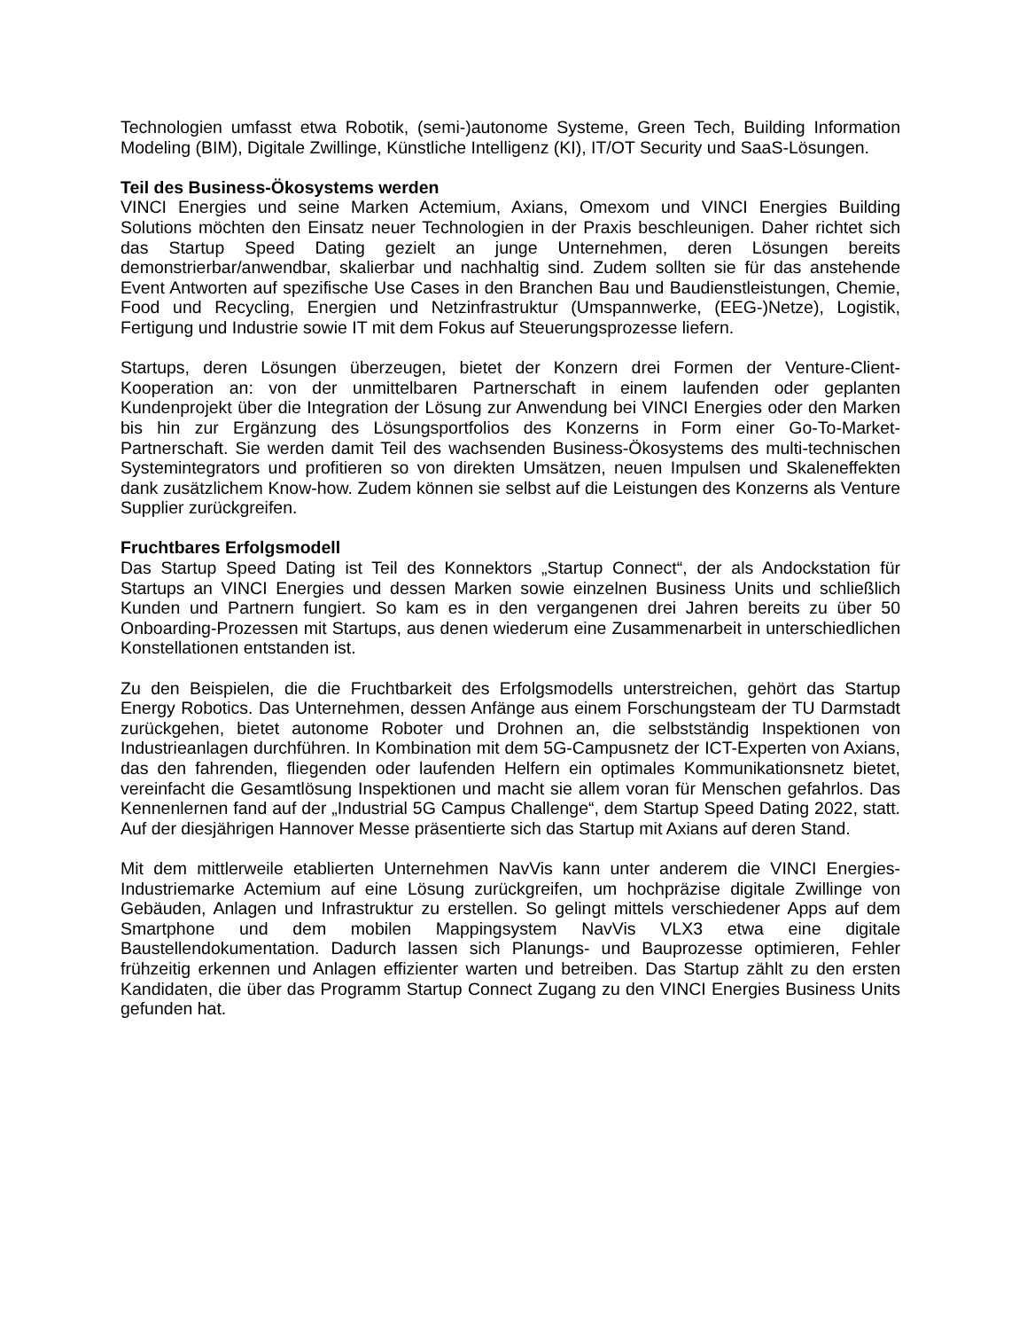Technologien umfasst etwa Robotik, (semi-)autonome Systeme, Green Tech, Building Information Modeling (BIM), Digitale Zwillinge, Künstliche Intelligenz (KI), IT/OT Security und SaaS-Lösungen.
Teil des Business-Ökosystems werden
VINCI Energies und seine Marken Actemium, Axians, Omexom und VINCI Energies Building Solutions möchten den Einsatz neuer Technologien in der Praxis beschleunigen. Daher richtet sich das Startup Speed Dating gezielt an junge Unternehmen, deren Lösungen bereits demonstrierbar/anwendbar, skalierbar und nachhaltig sind. Zudem sollten sie für das anstehende Event Antworten auf spezifische Use Cases in den Branchen Bau und Baudienstleistungen, Chemie, Food und Recycling, Energien und Netzinfrastruktur (Umspannwerke, (EEG-)Netze), Logistik, Fertigung und Industrie sowie IT mit dem Fokus auf Steuerungsprozesse liefern.
Startups, deren Lösungen überzeugen, bietet der Konzern drei Formen der Venture-Client-Kooperation an: von der unmittelbaren Partnerschaft in einem laufenden oder geplanten Kundenprojekt über die Integration der Lösung zur Anwendung bei VINCI Energies oder den Marken bis hin zur Ergänzung des Lösungsportfolios des Konzerns in Form einer Go-To-Market-Partnerschaft. Sie werden damit Teil des wachsenden Business-Ökosystems des multi-technischen Systemintegrators und profitieren so von direkten Umsätzen, neuen Impulsen und Skaleneffekten dank zusätzlichem Know-how. Zudem können sie selbst auf die Leistungen des Konzerns als Venture Supplier zurückgreifen.
Fruchtbares Erfolgsmodell
Das Startup Speed Dating ist Teil des Konnektors „Startup Connect“, der als Andockstation für Startups an VINCI Energies und dessen Marken sowie einzelnen Business Units und schließlich Kunden und Partnern fungiert. So kam es in den vergangenen drei Jahren bereits zu über 50 Onboarding-Prozessen mit Startups, aus denen wiederum eine Zusammenarbeit in unterschiedlichen Konstellationen entstanden ist.
Zu den Beispielen, die die Fruchtbarkeit des Erfolgsmodells unterstreichen, gehört das Startup Energy Robotics. Das Unternehmen, dessen Anfänge aus einem Forschungsteam der TU Darmstadt zurückgehen, bietet autonome Roboter und Drohnen an, die selbstständig Inspektionen von Industrieanlagen durchführen. In Kombination mit dem 5G-Campusnetz der ICT-Experten von Axians, das den fahrenden, fliegenden oder laufenden Helfern ein optimales Kommunikationsnetz bietet, vereinfacht die Gesamtlösung Inspektionen und macht sie allem voran für Menschen gefahrlos. Das Kennenlernen fand auf der „Industrial 5G Campus Challenge“, dem Startup Speed Dating 2022, statt. Auf der diesjährigen Hannover Messe präsentierte sich das Startup mit Axians auf deren Stand.
Mit dem mittlerweile etablierten Unternehmen NavVis kann unter anderem die VINCI Energies-Industriemarke Actemium auf eine Lösung zurückgreifen, um hochpräzise digitale Zwillinge von Gebäuden, Anlagen und Infrastruktur zu erstellen. So gelingt mittels verschiedener Apps auf dem Smartphone und dem mobilen Mappingsystem NavVis VLX3 etwa eine digitale Baustellendokumentation. Dadurch lassen sich Planungs- und Bauprozesse optimieren, Fehler frühzeitig erkennen und Anlagen effizienter warten und betreiben. Das Startup zählt zu den ersten Kandidaten, die über das Programm Startup Connect Zugang zu den VINCI Energies Business Units gefunden hat.